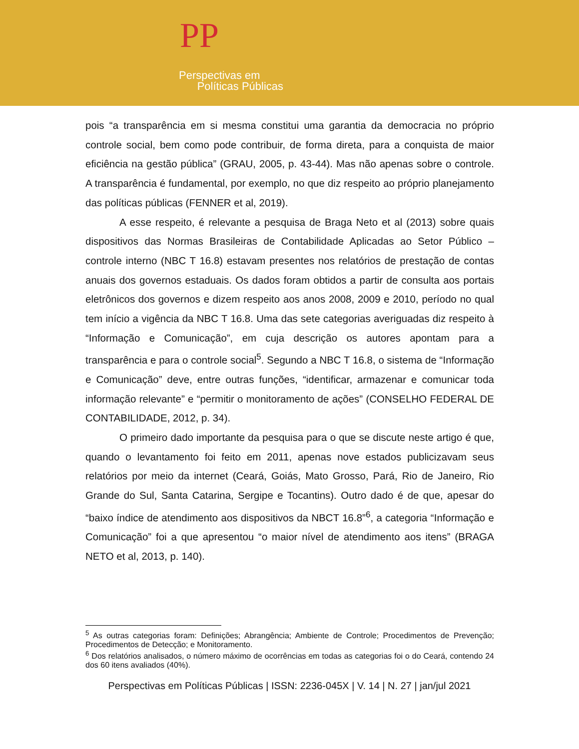PP
Perspectivas em
Políticas Públicas
pois “a transparência em si mesma constitui uma garantia da democracia no próprio controle social, bem como pode contribuir, de forma direta, para a conquista de maior eficiência na gestão pública” (GRAU, 2005, p. 43-44). Mas não apenas sobre o controle. A transparência é fundamental, por exemplo, no que diz respeito ao próprio planejamento das políticas públicas (FENNER et al, 2019).
A esse respeito, é relevante a pesquisa de Braga Neto et al (2013) sobre quais dispositivos das Normas Brasileiras de Contabilidade Aplicadas ao Setor Público – controle interno (NBC T 16.8) estavam presentes nos relatórios de prestação de contas anuais dos governos estaduais. Os dados foram obtidos a partir de consulta aos portais eletrônicos dos governos e dizem respeito aos anos 2008, 2009 e 2010, período no qual tem início a vigência da NBC T 16.8. Uma das sete categorias averiguadas diz respeito à “Informação e Comunicação”, em cuja descrição os autores apontam para a transparência e para o controle social<sup>5</sup>. Segundo a NBC T 16.8, o sistema de “Informação e Comunicação” deve, entre outras funções, “identificar, armazenar e comunicar toda informação relevante” e “permitir o monitoramento de ações” (CONSELHO FEDERAL DE CONTABILIDADE, 2012, p. 34).
O primeiro dado importante da pesquisa para o que se discute neste artigo é que, quando o levantamento foi feito em 2011, apenas nove estados publicizavam seus relatórios por meio da internet (Ceará, Goiás, Mato Grosso, Pará, Rio de Janeiro, Rio Grande do Sul, Santa Catarina, Sergipe e Tocantins). Outro dado é de que, apesar do “baixo índice de atendimento aos dispositivos da NBCT 16.8”<sup>6</sup>, a categoria “Informação e Comunicação” foi a que apresentou “o maior nível de atendimento aos itens” (BRAGA NETO et al, 2013, p. 140).
<sup>5</sup> As outras categorias foram: Definições; Abrangência; Ambiente de Controle; Procedimentos de Prevenção; Procedimentos de Detecção; e Monitoramento.
<sup>6</sup> Dos relatórios analisados, o número máximo de ocorrências em todas as categorias foi o do Ceará, contendo 24 dos 60 itens avaliados (40%).
Perspectivas em Políticas Públicas | ISSN: 2236-045X | V. 14 | N. 27 | jan/jul 2021